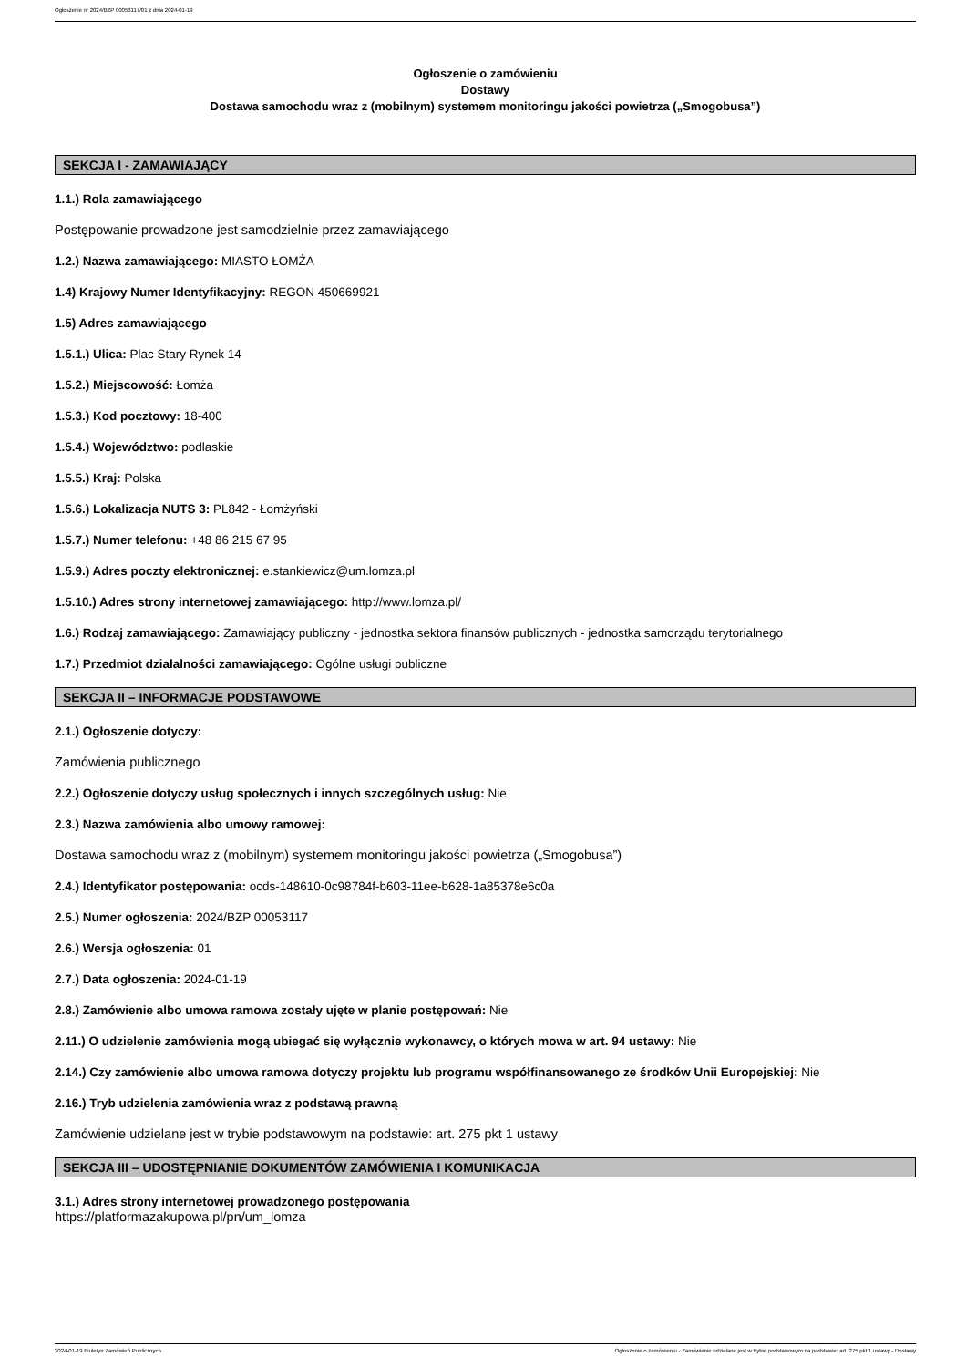Ogłoszenie nr 2024/BZP 00053117/01 z dnia 2024-01-19
Ogłoszenie o zamówieniu
Dostawy
Dostawa samochodu wraz z (mobilnym) systemem monitoringu jakości powietrza („Smogobusa”)
SEKCJA I - ZAMAWIAJĄCY
1.1.) Rola zamawiającego
Postępowanie prowadzone jest samodzielnie przez zamawiającego
1.2.) Nazwa zamawiającego: MIASTO ŁOMŻA
1.4) Krajowy Numer Identyfikacyjny: REGON 450669921
1.5) Adres zamawiającego
1.5.1.) Ulica: Plac Stary Rynek 14
1.5.2.) Miejscowość: Łomża
1.5.3.) Kod pocztowy: 18-400
1.5.4.) Województwo: podlaskie
1.5.5.) Kraj: Polska
1.5.6.) Lokalizacja NUTS 3: PL842 - Łomżyński
1.5.7.) Numer telefonu: +48 86 215 67 95
1.5.9.) Adres poczty elektronicznej: e.stankiewicz@um.lomza.pl
1.5.10.) Adres strony internetowej zamawiającego: http://www.lomza.pl/
1.6.) Rodzaj zamawiającego: Zamawiający publiczny - jednostka sektora finansów publicznych - jednostka samorządu terytorialnego
1.7.) Przedmiot działalności zamawiającego: Ogólne usługi publiczne
SEKCJA II – INFORMACJE PODSTAWOWE
2.1.) Ogłoszenie dotyczy:
Zamówienia publicznego
2.2.) Ogłoszenie dotyczy usług społecznych i innych szczególnych usług: Nie
2.3.) Nazwa zamówienia albo umowy ramowej:
Dostawa samochodu wraz z (mobilnym) systemem monitoringu jakości powietrza („Smogobusa”)
2.4.) Identyfikator postępowania: ocds-148610-0c98784f-b603-11ee-b628-1a85378e6c0a
2.5.) Numer ogłoszenia: 2024/BZP 00053117
2.6.) Wersja ogłoszenia: 01
2.7.) Data ogłoszenia: 2024-01-19
2.8.) Zamówienie albo umowa ramowa zostały ujęte w planie postępowań: Nie
2.11.) O udzielenie zamówienia mogą ubiegać się wyłącznie wykonawcy, o których mowa w art. 94 ustawy: Nie
2.14.) Czy zamówienie albo umowa ramowa dotyczy projektu lub programu współfinansowanego ze środków Unii Europejskiej: Nie
2.16.) Tryb udzielenia zamówienia wraz z podstawą prawną
Zamówienie udzielane jest w trybie podstawowym na podstawie: art. 275 pkt 1 ustawy
SEKCJA III – UDOSTĘPNIANIE DOKUMENTÓW ZAMÓWIENIA I KOMUNIKACJA
3.1.) Adres strony internetowej prowadzonego postępowania
https://platformazakupowa.pl/pn/um_lomza
2024-01-19 Biuletyn Zamówień Publicznych Ogłoszenie o zamówieniu - Zamówienie udzielane jest w trybie podstawowym na podstawie: art. 275 pkt 1 ustawy - Dostawy